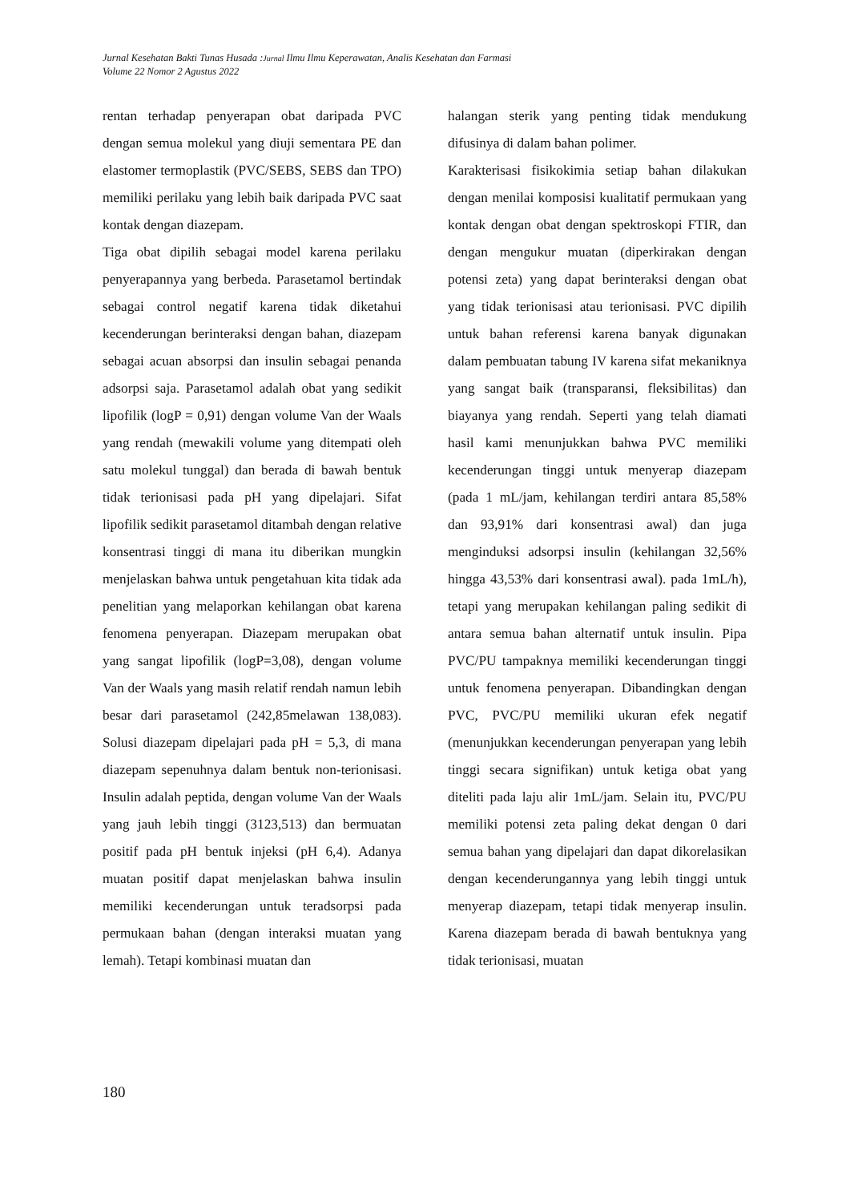Jurnal Kesehatan Bakti Tunas Husada :Jurnal Ilmu Ilmu Keperawatan, Analis Kesehatan dan Farmasi
Volume 22 Nomor 2 Agustus 2022
rentan terhadap penyerapan obat daripada PVC dengan semua molekul yang diuji sementara PE dan elastomer termoplastik (PVC/SEBS, SEBS dan TPO) memiliki perilaku yang lebih baik daripada PVC saat kontak dengan diazepam.
Tiga obat dipilih sebagai model karena perilaku penyerapannya yang berbeda. Parasetamol bertindak sebagai control negatif karena tidak diketahui kecenderungan berinteraksi dengan bahan, diazepam sebagai acuan absorpsi dan insulin sebagai penanda adsorpsi saja. Parasetamol adalah obat yang sedikit lipofilik (logP = 0,91) dengan volume Van der Waals yang rendah (mewakili volume yang ditempati oleh satu molekul tunggal) dan berada di bawah bentuk tidak terionisasi pada pH yang dipelajari. Sifat lipofilik sedikit parasetamol ditambah dengan relative konsentrasi tinggi di mana itu diberikan mungkin menjelaskan bahwa untuk pengetahuan kita tidak ada penelitian yang melaporkan kehilangan obat karena fenomena penyerapan. Diazepam merupakan obat yang sangat lipofilik (logP=3,08), dengan volume Van der Waals yang masih relatif rendah namun lebih besar dari parasetamol (242,85melawan 138,083). Solusi diazepam dipelajari pada pH = 5,3, di mana diazepam sepenuhnya dalam bentuk non-terionisasi. Insulin adalah peptida, dengan volume Van der Waals yang jauh lebih tinggi (3123,513) dan bermuatan positif pada pH bentuk injeksi (pH 6,4). Adanya muatan positif dapat menjelaskan bahwa insulin memiliki kecenderungan untuk teradsorpsi pada permukaan bahan (dengan interaksi muatan yang lemah). Tetapi kombinasi muatan dan
halangan sterik yang penting tidak mendukung difusinya di dalam bahan polimer.
Karakterisasi fisikokimia setiap bahan dilakukan dengan menilai komposisi kualitatif permukaan yang kontak dengan obat dengan spektroskopi FTIR, dan dengan mengukur muatan (diperkirakan dengan potensi zeta) yang dapat berinteraksi dengan obat yang tidak terionisasi atau terionisasi. PVC dipilih untuk bahan referensi karena banyak digunakan dalam pembuatan tabung IV karena sifat mekaniknya yang sangat baik (transparansi, fleksibilitas) dan biayanya yang rendah. Seperti yang telah diamati hasil kami menunjukkan bahwa PVC memiliki kecenderungan tinggi untuk menyerap diazepam (pada 1 mL/jam, kehilangan terdiri antara 85,58% dan 93,91% dari konsentrasi awal) dan juga menginduksi adsorpsi insulin (kehilangan 32,56% hingga 43,53% dari konsentrasi awal). pada 1mL/h), tetapi yang merupakan kehilangan paling sedikit di antara semua bahan alternatif untuk insulin. Pipa PVC/PU tampaknya memiliki kecenderungan tinggi untuk fenomena penyerapan. Dibandingkan dengan PVC, PVC/PU memiliki ukuran efek negatif (menunjukkan kecenderungan penyerapan yang lebih tinggi secara signifikan) untuk ketiga obat yang diteliti pada laju alir 1mL/jam. Selain itu, PVC/PU memiliki potensi zeta paling dekat dengan 0 dari semua bahan yang dipelajari dan dapat dikorelasikan dengan kecenderungannya yang lebih tinggi untuk menyerap diazepam, tetapi tidak menyerap insulin. Karena diazepam berada di bawah bentuknya yang tidak terionisasi, muatan
180